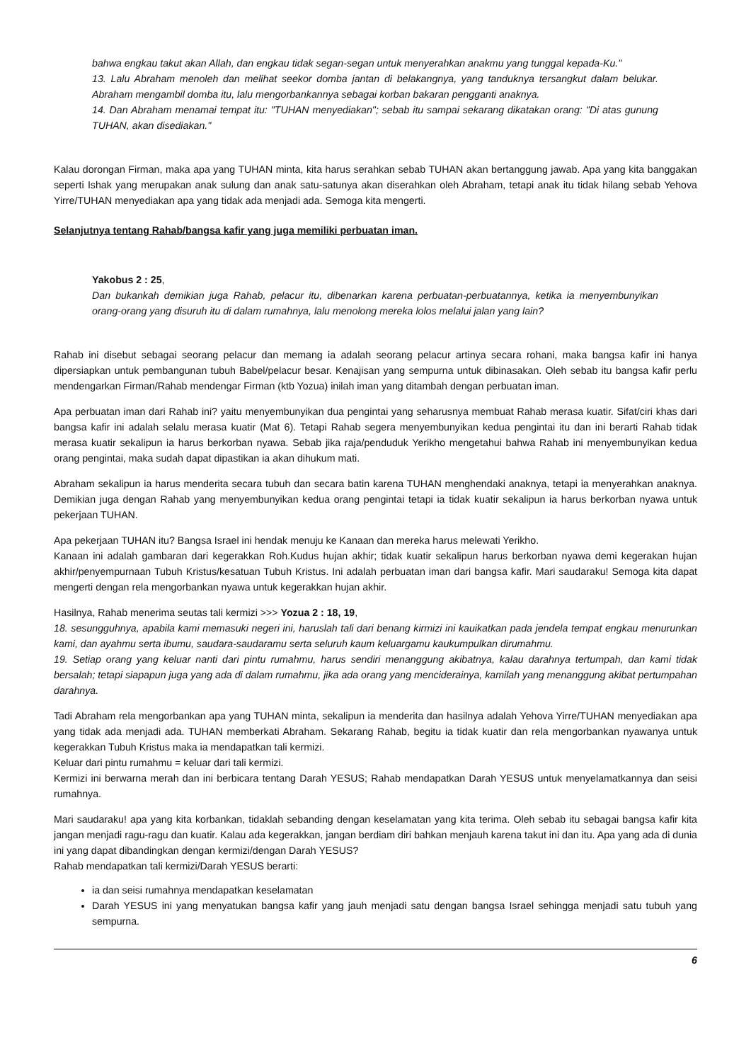bahwa engkau takut akan Allah, dan engkau tidak segan-segan untuk menyerahkan anakmu yang tunggal kepada-Ku."
13. Lalu Abraham menoleh dan melihat seekor domba jantan di belakangnya, yang tanduknya tersangkut dalam belukar. Abraham mengambil domba itu, lalu mengorbankannya sebagai korban bakaran pengganti anaknya.
14. Dan Abraham menamai tempat itu: "TUHAN menyediakan"; sebab itu sampai sekarang dikatakan orang: "Di atas gunung TUHAN, akan disediakan."
Kalau dorongan Firman, maka apa yang TUHAN minta, kita harus serahkan sebab TUHAN akan bertanggung jawab. Apa yang kita banggakan seperti Ishak yang merupakan anak sulung dan anak satu-satunya akan diserahkan oleh Abraham, tetapi anak itu tidak hilang sebab Yehova Yirre/TUHAN menyediakan apa yang tidak ada menjadi ada. Semoga kita mengerti.
Selanjutnya tentang Rahab/bangsa kafir yang juga memiliki perbuatan iman.
Yakobus 2 : 25,
Dan bukankah demikian juga Rahab, pelacur itu, dibenarkan karena perbuatan-perbuatannya, ketika ia menyembunyikan orang-orang yang disuruh itu di dalam rumahnya, lalu menolong mereka lolos melalui jalan yang lain?
Rahab ini disebut sebagai seorang pelacur dan memang ia adalah seorang pelacur artinya secara rohani, maka bangsa kafir ini hanya dipersiapkan untuk pembangunan tubuh Babel/pelacur besar. Kenajisan yang sempurna untuk dibinasakan. Oleh sebab itu bangsa kafir perlu mendengarkan Firman/Rahab mendengar Firman (ktb Yozua) inilah iman yang ditambah dengan perbuatan iman.
Apa perbuatan iman dari Rahab ini? yaitu menyembunyikan dua pengintai yang seharusnya membuat Rahab merasa kuatir. Sifat/ciri khas dari bangsa kafir ini adalah selalu merasa kuatir (Mat 6). Tetapi Rahab segera menyembunyikan kedua pengintai itu dan ini berarti Rahab tidak merasa kuatir sekalipun ia harus berkorban nyawa. Sebab jika raja/penduduk Yerikho mengetahui bahwa Rahab ini menyembunyikan kedua orang pengintai, maka sudah dapat dipastikan ia akan dihukum mati.
Abraham sekalipun ia harus menderita secara tubuh dan secara batin karena TUHAN menghendaki anaknya, tetapi ia menyerahkan anaknya. Demikian juga dengan Rahab yang menyembunyikan kedua orang pengintai tetapi ia tidak kuatir sekalipun ia harus berkorban nyawa untuk pekerjaan TUHAN.
Apa pekerjaan TUHAN itu? Bangsa Israel ini hendak menuju ke Kanaan dan mereka harus melewati Yerikho.
Kanaan ini adalah gambaran dari kegerakkan Roh.Kudus hujan akhir; tidak kuatir sekalipun harus berkorban nyawa demi kegerakan hujan akhir/penyempurnaan Tubuh Kristus/kesatuan Tubuh Kristus. Ini adalah perbuatan iman dari bangsa kafir. Mari saudaraku! Semoga kita dapat mengerti dengan rela mengorbankan nyawa untuk kegerakkan hujan akhir.
Hasilnya, Rahab menerima seutas tali kermizi >>> Yozua 2 : 18, 19,
18. sesungguhnya, apabila kami memasuki negeri ini, haruslah tali dari benang kirmizi ini kauikatkan pada jendela tempat engkau menurunkan kami, dan ayahmu serta ibumu, saudara-saudaramu serta seluruh kaum keluargamu kaukumpulkan dirumahmu.
19. Setiap orang yang keluar nanti dari pintu rumahmu, harus sendiri menanggung akibatnya, kalau darahnya tertumpah, dan kami tidak bersalah; tetapi siapapun juga yang ada di dalam rumahmu, jika ada orang yang menciderainya, kamilah yang menanggung akibat pertumpahan darahnya.
Tadi Abraham rela mengorbankan apa yang TUHAN minta, sekalipun ia menderita dan hasilnya adalah Yehova Yirre/TUHAN menyediakan apa yang tidak ada menjadi ada. TUHAN memberkati Abraham. Sekarang Rahab, begitu ia tidak kuatir dan rela mengorbankan nyawanya untuk kegerakkan Tubuh Kristus maka ia mendapatkan tali kermizi.
Keluar dari pintu rumahmu = keluar dari tali kermizi.
Kermizi ini berwarna merah dan ini berbicara tentang Darah YESUS; Rahab mendapatkan Darah YESUS untuk menyelamatkannya dan seisi rumahnya.
Mari saudaraku! apa yang kita korbankan, tidaklah sebanding dengan keselamatan yang kita terima. Oleh sebab itu sebagai bangsa kafir kita jangan menjadi ragu-ragu dan kuatir. Kalau ada kegerakkan, jangan berdiam diri bahkan menjauh karena takut ini dan itu. Apa yang ada di dunia ini yang dapat dibandingkan dengan kermizi/dengan Darah YESUS?
Rahab mendapatkan tali kermizi/Darah YESUS berarti:
ia dan seisi rumahnya mendapatkan keselamatan
Darah YESUS ini yang menyatukan bangsa kafir yang jauh menjadi satu dengan bangsa Israel sehingga menjadi satu tubuh yang sempurna.
6